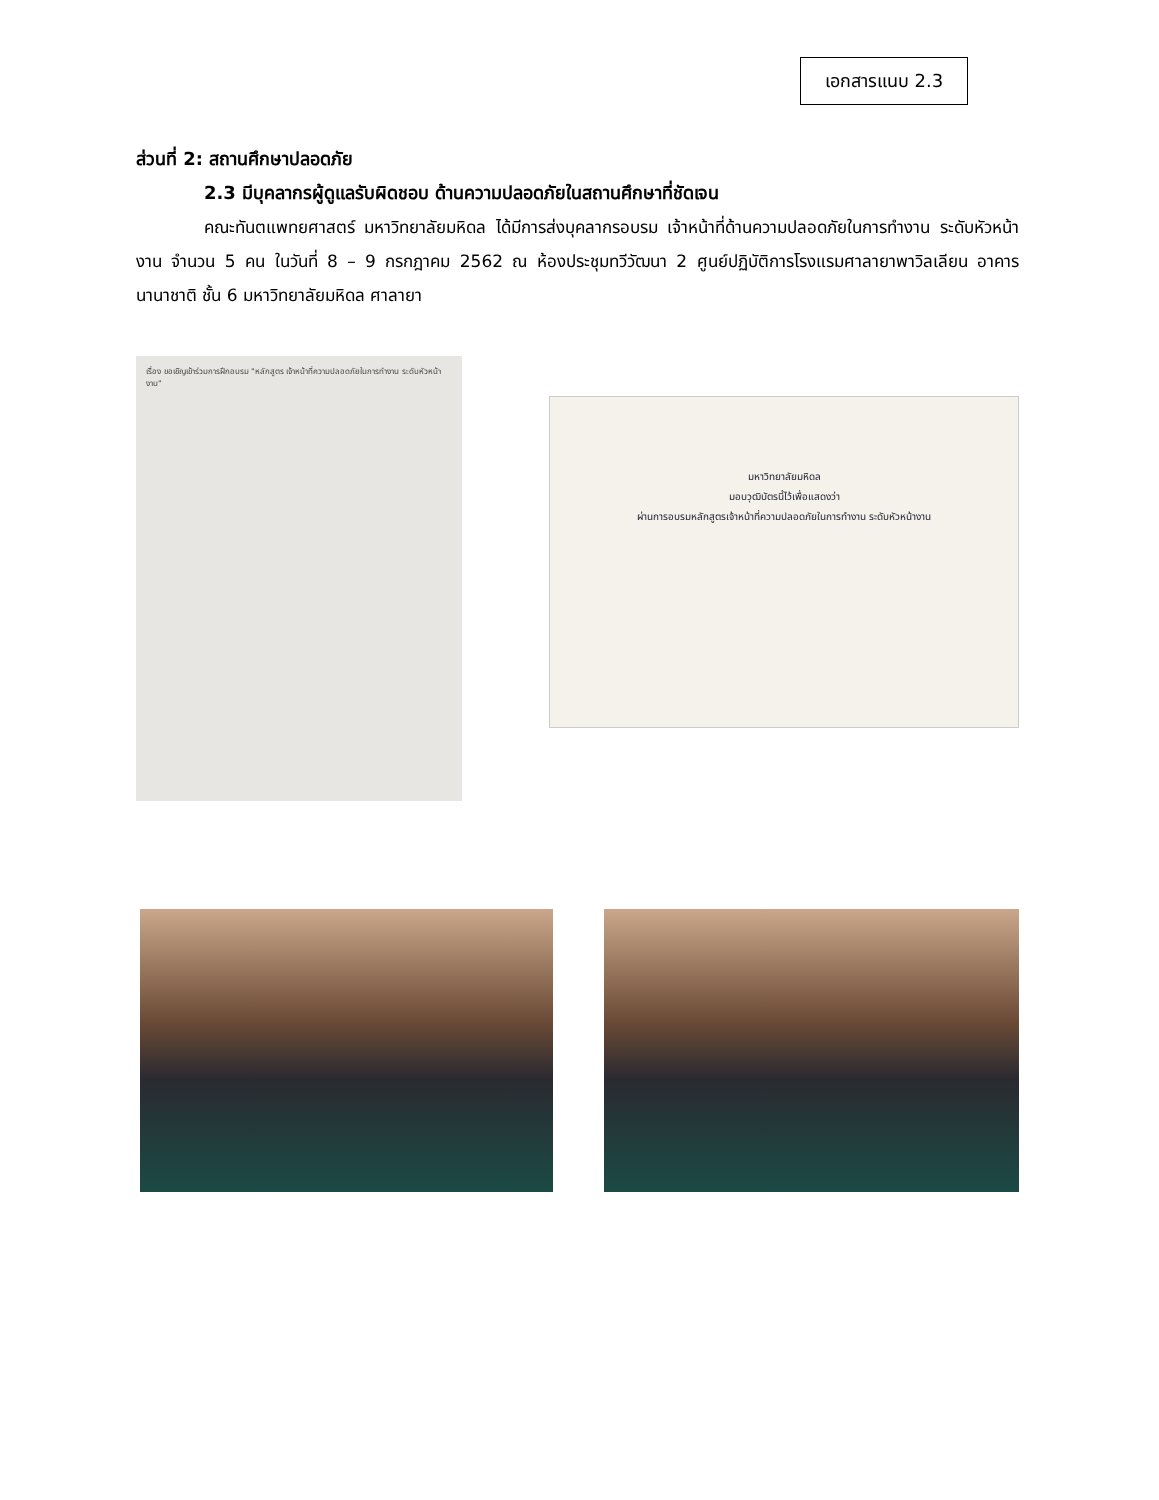เอกสารแนบ 2.3
ส่วนที่ 2: สถานศึกษาปลอดภัย
2.3 มีบุคลากรผู้ดูแลรับผิดชอบ ด้านความปลอดภัยในสถานศึกษาที่ชัดเจน
คณะทันตแพทยศาสตร์ มหาวิทยาลัยมหิดล ได้มีการส่งบุคลากรอบรม เจ้าหน้าที่ด้านความปลอดภัยในการทำงาน ระดับหัวหน้างาน จำนวน 5 คน ในวันที่ 8 – 9 กรกฎาคม 2562 ณ ห้องประชุมทวีวัฒนา 2 ศูนย์ปฏิบัติการโรงแรมศาลายาพาวิลเลียน อาคารนานาชาติ ชั้น 6 มหาวิทยาลัยมหิดล ศาลายา
เรื่อง ขอเชิญเข้าร่วมการฝึกอบรม "หลักสูตร เจ้าหน้าที่ความปลอดภัยในการทำงาน ระดับหัวหน้างาน"
มหาวิทยาลัยมหิดล
มอบวุฒิบัตรนี้ไว้เพื่อแสดงว่า
ผ่านการอบรมหลักสูตรเจ้าหน้าที่ความปลอดภัยในการทำงาน ระดับหัวหน้างาน